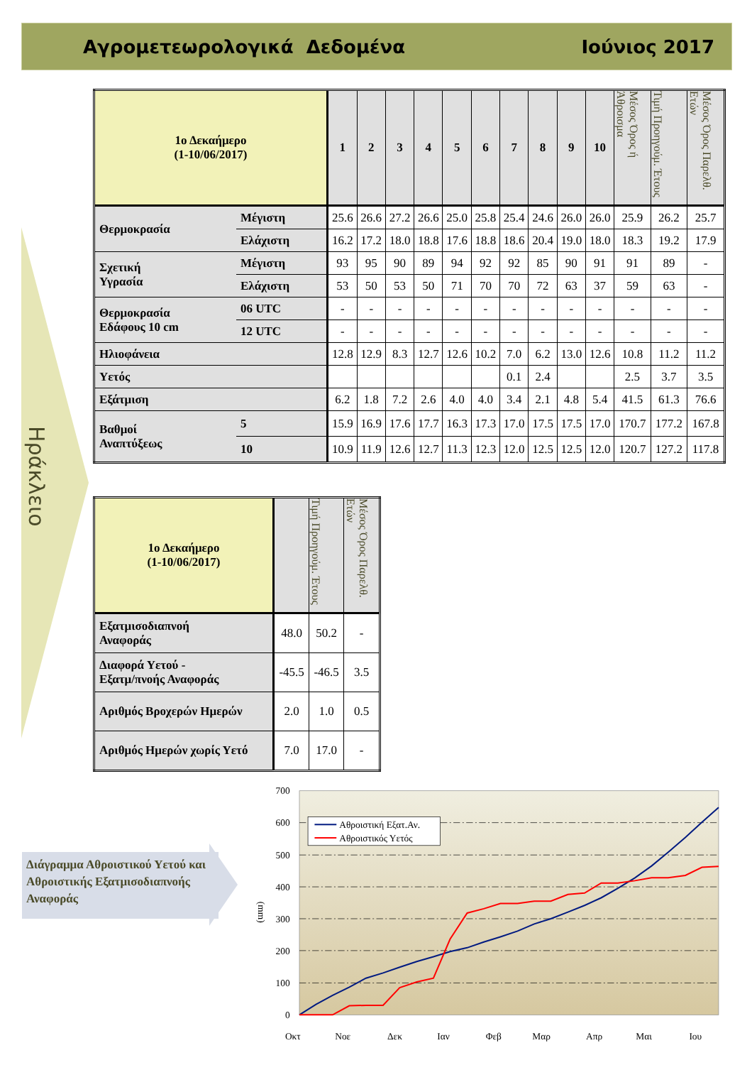Αγρομετεωρολογικά Δεδομένα Ιούνιος 2017
Ηράκλειο
| 1ο Δεκαήμερο (1-10/06/2017) | | 1 | 2 | 3 | 4 | 5 | 6 | 7 | 8 | 9 | 10 | Μέσος Όρος ή Άθροισμα | Τιμή Προηγούμ. Έτους | Μέσος Όρος Παρελθ. Ετών |
| Θερμοκρασία | Μέγιστη | 25.6 | 26.6 | 27.2 | 26.6 | 25.0 | 25.8 | 25.4 | 24.6 | 26.0 | 26.0 | 25.9 | 26.2 | 25.7 |
| | Ελάχιστη | 16.2 | 17.2 | 18.0 | 18.8 | 17.6 | 18.8 | 18.6 | 20.4 | 19.0 | 18.0 | 18.3 | 19.2 | 17.9 |
| Σχετική Υγρασία | Μέγιστη | 93 | 95 | 90 | 89 | 94 | 92 | 92 | 85 | 90 | 91 | 91 | 89 | - |
| | Ελάχιστη | 53 | 50 | 53 | 50 | 71 | 70 | 70 | 72 | 63 | 37 | 59 | 63 | - |
| Θερμοκρασία Εδάφους 10 cm | 06 UTC | - | - | - | - | - | - | - | - | - | - | - | - | - |
| | 12 UTC | - | - | - | - | - | - | - | - | - | - | - | - | - |
| Ηλιοφάνεια | | 12.8 | 12.9 | 8.3 | 12.7 | 12.6 | 10.2 | 7.0 | 6.2 | 13.0 | 12.6 | 10.8 | 11.2 | 11.2 |
| Υετός | | | | | | | | 0.1 | 2.4 | | | 2.5 | 3.7 | 3.5 |
| Εξάτμιση | | 6.2 | 1.8 | 7.2 | 2.6 | 4.0 | 4.0 | 3.4 | 2.1 | 4.8 | 5.4 | 41.5 | 61.3 | 76.6 |
| Βαθμοί Αναπτύξεως | 5 | 15.9 | 16.9 | 17.6 | 17.7 | 16.3 | 17.3 | 17.0 | 17.5 | 17.5 | 17.0 | 170.7 | 177.2 | 167.8 |
| | 10 | 10.9 | 11.9 | 12.6 | 12.7 | 11.3 | 12.3 | 12.0 | 12.5 | 12.5 | 12.0 | 120.7 | 127.2 | 117.8 |
| 1ο Δεκαήμερο (1-10/06/2017) | | Τιμή Προηγούμ. Έτους | Μέσος Όρος Παρελθ. Ετών |
| Εξατμισοδιαπνοή Αναφοράς | 48.0 | 50.2 | - |
| Διαφορά Υετού - Εξατμ/πνοής Αναφοράς | -45.5 | -46.5 | 3.5 |
| Αριθμός Βροχερών Ημερών | 2.0 | 1.0 | 0.5 |
| Αριθμός Ημερών χωρίς Υετό | 7.0 | 17.0 | - |
Διάγραμμα Αθροιστικού Υετού και Αθροιστικής Εξατμισοδιαπνοής Αναφοράς
700
600
500
400
300
200
100
0
(mm)
Αθροιστική Εξατ.Αν.
Αθροιστικός Υετός
Οκτ
Νοε
Δεκ
Ιαν
Φεβ
Μαρ
Απρ
Μαι
Ιου